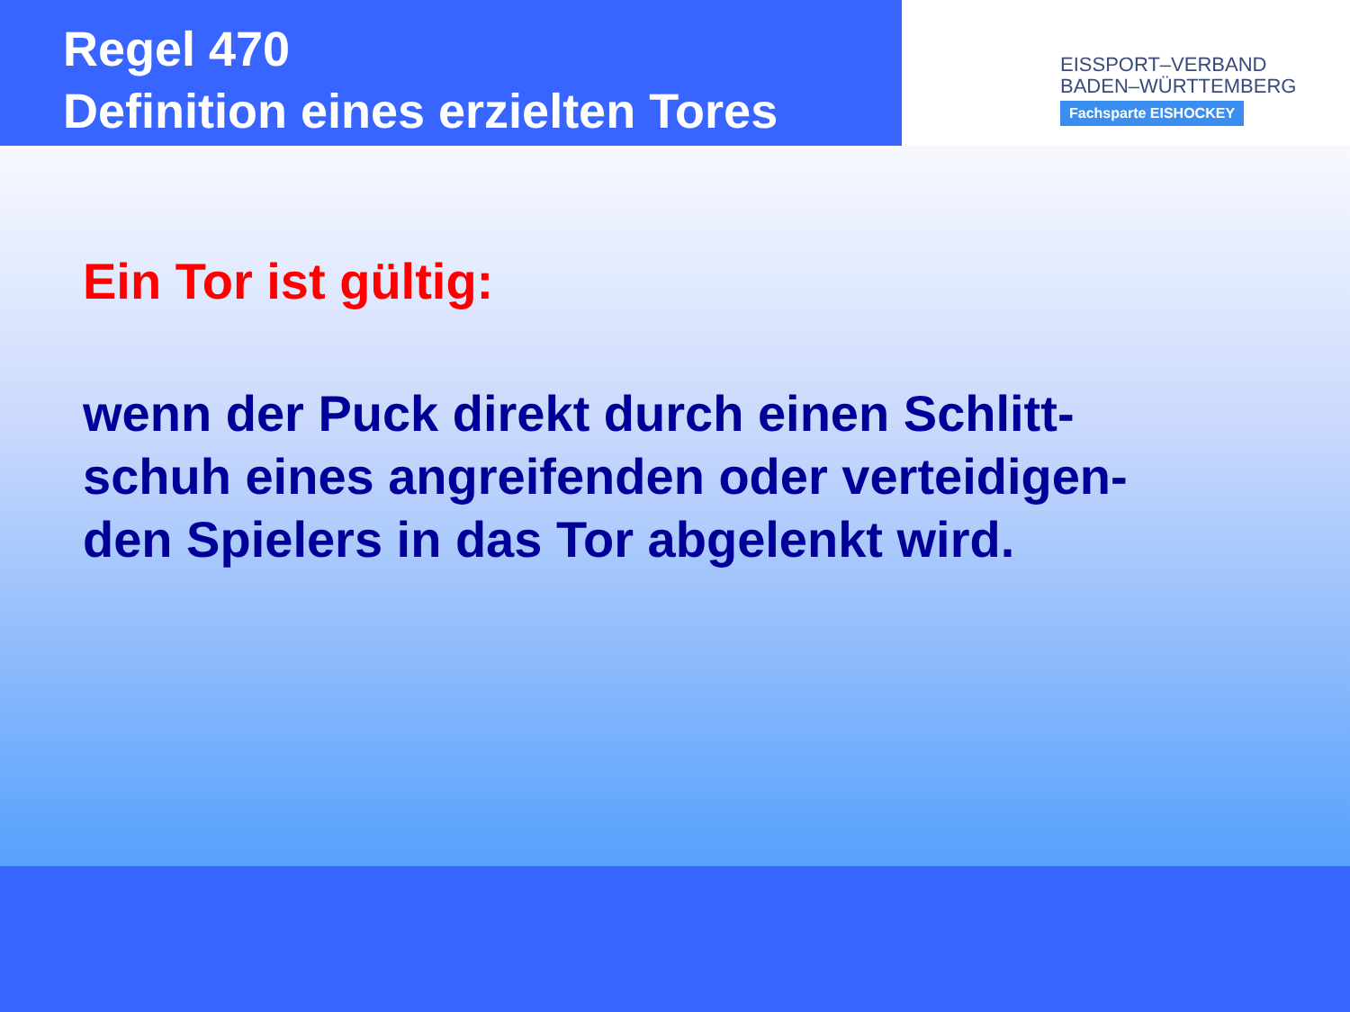Regel 470
Definition eines erzielten Tores
EISSPORT–VERBAND
BADEN–WÜRTTEMBERG
Fachsparte EISHOCKEY
Ein Tor ist gültig:
wenn der Puck direkt durch einen Schlitt-
schuh eines angreifenden oder verteidigen-
den Spielers in das Tor abgelenkt wird.